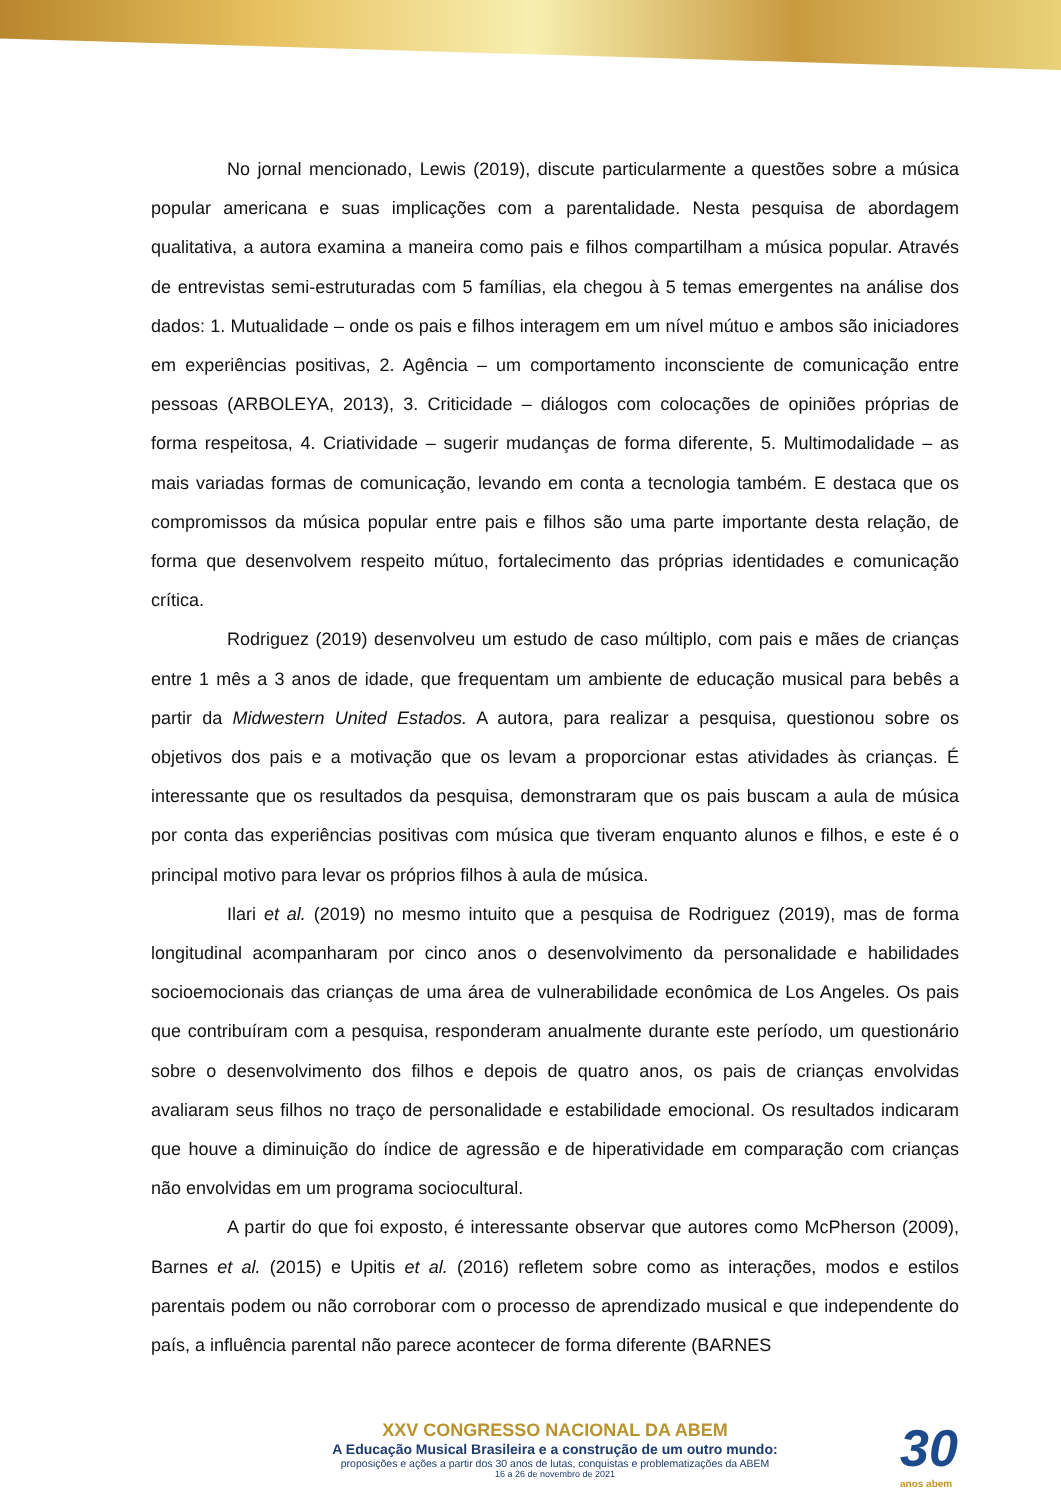No jornal mencionado, Lewis (2019), discute particularmente a questões sobre a música popular americana e suas implicações com a parentalidade. Nesta pesquisa de abordagem qualitativa, a autora examina a maneira como pais e filhos compartilham a música popular. Através de entrevistas semi-estruturadas com 5 famílias, ela chegou à 5 temas emergentes na análise dos dados: 1. Mutualidade – onde os pais e filhos interagem em um nível mútuo e ambos são iniciadores em experiências positivas, 2. Agência – um comportamento inconsciente de comunicação entre pessoas (ARBOLEYA, 2013), 3. Criticidade – diálogos com colocações de opiniões próprias de forma respeitosa, 4. Criatividade – sugerir mudanças de forma diferente, 5. Multimodalidade – as mais variadas formas de comunicação, levando em conta a tecnologia também. E destaca que os compromissos da música popular entre pais e filhos são uma parte importante desta relação, de forma que desenvolvem respeito mútuo, fortalecimento das próprias identidades e comunicação crítica.
Rodriguez (2019) desenvolveu um estudo de caso múltiplo, com pais e mães de crianças entre 1 mês a 3 anos de idade, que frequentam um ambiente de educação musical para bebês a partir da Midwestern United Estados. A autora, para realizar a pesquisa, questionou sobre os objetivos dos pais e a motivação que os levam a proporcionar estas atividades às crianças. É interessante que os resultados da pesquisa, demonstraram que os pais buscam a aula de música por conta das experiências positivas com música que tiveram enquanto alunos e filhos, e este é o principal motivo para levar os próprios filhos à aula de música.
Ilari et al. (2019) no mesmo intuito que a pesquisa de Rodriguez (2019), mas de forma longitudinal acompanharam por cinco anos o desenvolvimento da personalidade e habilidades socioemocionais das crianças de uma área de vulnerabilidade econômica de Los Angeles. Os pais que contribuíram com a pesquisa, responderam anualmente durante este período, um questionário sobre o desenvolvimento dos filhos e depois de quatro anos, os pais de crianças envolvidas avaliaram seus filhos no traço de personalidade e estabilidade emocional. Os resultados indicaram que houve a diminuição do índice de agressão e de hiperatividade em comparação com crianças não envolvidas em um programa sociocultural.
A partir do que foi exposto, é interessante observar que autores como McPherson (2009), Barnes et al. (2015) e Upitis et al. (2016) refletem sobre como as interações, modos e estilos parentais podem ou não corroborar com o processo de aprendizado musical e que independente do país, a influência parental não parece acontecer de forma diferente (BARNES
XXV CONGRESSO NACIONAL DA ABEM
A Educação Musical Brasileira e a construção de um outro mundo:
proposições e ações a partir dos 30 anos de lutas, conquistas e problematizações da ABEM
16 a 26 de novembro de 2021
30
anos abem